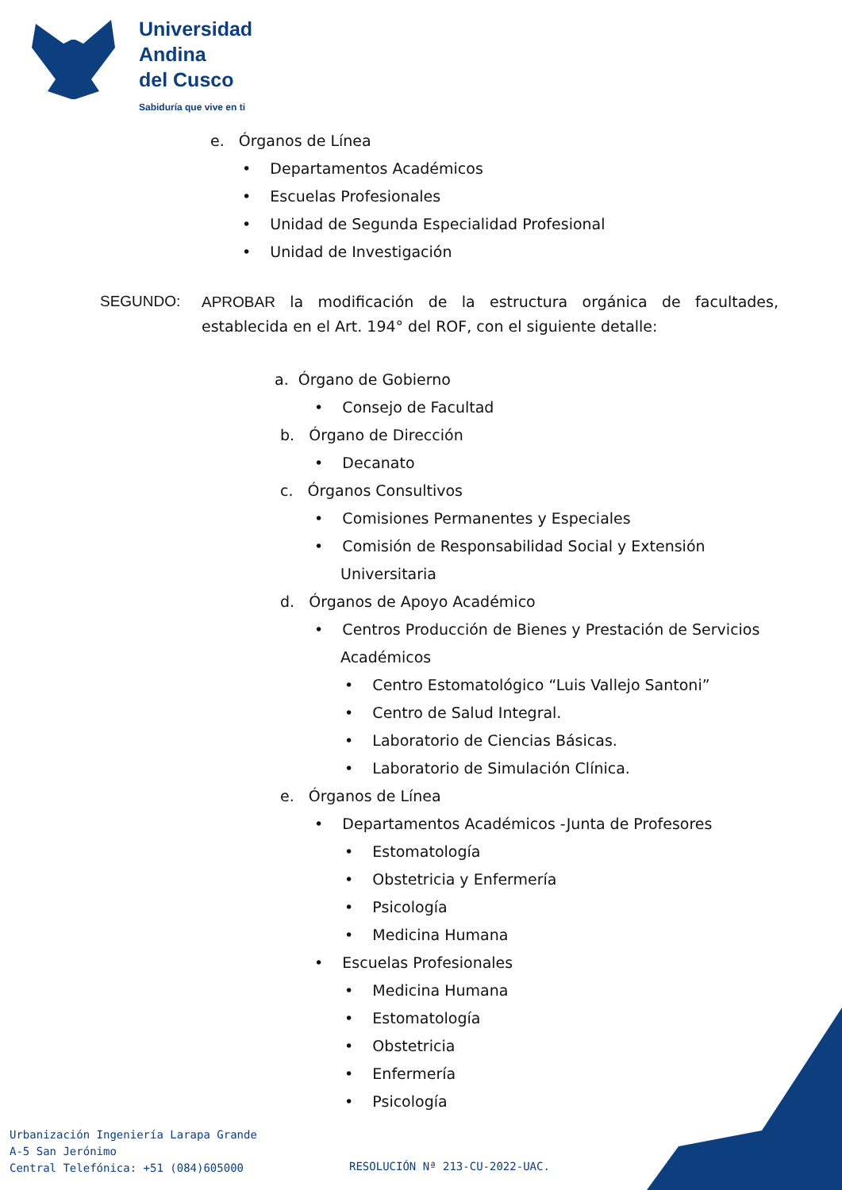Universidad
Andina
del Cusco
Sabiduría que vive en ti
e. Órganos de Línea
• Departamentos Académicos
• Escuelas Profesionales
• Unidad de Segunda Especialidad Profesional
• Unidad de Investigación
SEGUNDO: APROBAR la modificación de la estructura orgánica de facultades, establecida en el Art. 194° del ROF, con el siguiente detalle:
a. Órgano de Gobierno
• Consejo de Facultad
b. Órgano de Dirección
• Decanato
c. Órganos Consultivos
• Comisiones Permanentes y Especiales
• Comisión de Responsabilidad Social y Extensión
Universitaria
d. Órganos de Apoyo Académico
• Centros Producción de Bienes y Prestación de Servicios
Académicos
• Centro Estomatológico “Luis Vallejo Santoni”
• Centro de Salud Integral.
• Laboratorio de Ciencias Básicas.
• Laboratorio de Simulación Clínica.
e. Órganos de Línea
• Departamentos Académicos -Junta de Profesores
• Estomatología
• Obstetricia y Enfermería
• Psicología
• Medicina Humana
• Escuelas Profesionales
• Medicina Humana
• Estomatología
• Obstetricia
• Enfermería
• Psicología
Urbanización Ingeniería Larapa Grande
A-5 San Jerónimo
Central Telefónica: +51 (084)605000
RESOLUCIÓN Nª 213-CU-2022-UAC.